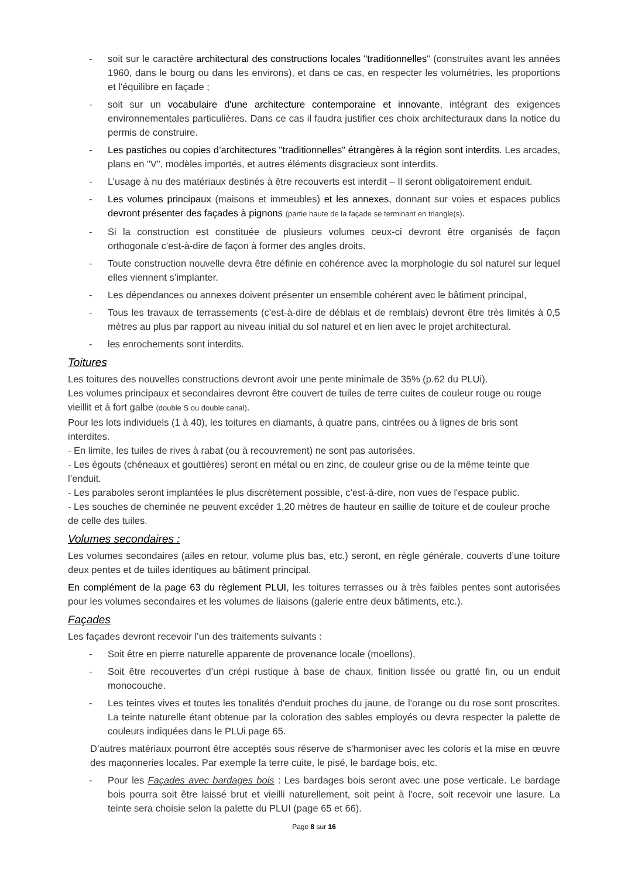- soit sur le caractère architectural des constructions locales "traditionnelles" (construites avant les années 1960, dans le bourg ou dans les environs), et dans ce cas, en respecter les volumétries, les proportions et l'équilibre en façade ;
- soit sur un vocabulaire d'une architecture contemporaine et innovante, intégrant des exigences environnementales particulières. Dans ce cas il faudra justifier ces choix architecturaux dans la notice du permis de construire.
- Les pastiches ou copies d’architectures "traditionnelles" étrangères à la région sont interdits. Les arcades, plans en "V", modèles importés, et autres éléments disgracieux sont interdits.
- L’usage à nu des matériaux destinés à être recouverts est interdit – Il seront obligatoirement enduit.
- Les volumes principaux (maisons et immeubles) et les annexes, donnant sur voies et espaces publics devront présenter des façades à pignons (partie haute de la façade se terminant en triangle(s).
- Si la construction est constituée de plusieurs volumes ceux-ci devront être organisés de façon orthogonale c'est-à-dire de façon à former des angles droits.
- Toute construction nouvelle devra être définie en cohérence avec la morphologie du sol naturel sur lequel elles viennent s’implanter.
- Les dépendances ou annexes doivent présenter un ensemble cohérent avec le bâtiment principal,
- Tous les travaux de terrassements (c'est-à-dire de déblais et de remblais) devront être très limités à 0,5 mètres au plus par rapport au niveau initial du sol naturel et en lien avec le projet architectural.
- les enrochements sont interdits.
Toitures
Les toitures des nouvelles constructions devront avoir une pente minimale de 35% (p.62 du PLUi).
Les volumes principaux et secondaires devront être couvert de tuiles de terre cuites de couleur rouge ou rouge vieillit et à fort galbe (double S ou double canal).
Pour les lots individuels (1 à 40), les toitures en diamants, à quatre pans, cintrées ou à lignes de bris sont interdites.
- En limite, les tuiles de rives à rabat (ou à recouvrement) ne sont pas autorisées.
- Les égouts (chéneaux et gouttières) seront en métal ou en zinc, de couleur grise ou de la même teinte que l’enduit.
- Les paraboles seront implantées le plus discrètement possible, c’est-à-dire, non vues de l'espace public.
- Les souches de cheminée ne peuvent excéder 1,20 mètres de hauteur en saillie de toiture et de couleur proche de celle des tuiles.
Volumes secondaires :
Les volumes secondaires (ailes en retour, volume plus bas, etc.) seront, en règle générale, couverts d’une toiture deux pentes et de tuiles identiques au bâtiment principal.
En complément de la page 63 du règlement PLUI, les toitures terrasses ou à très faibles pentes sont autorisées pour les volumes secondaires et les volumes de liaisons (galerie entre deux bâtiments, etc.).
Façades
Les façades devront recevoir l’un des traitements suivants :
- Soit être en pierre naturelle apparente de provenance locale (moellons),
- Soit être recouvertes d’un crépi rustique à base de chaux, finition lissée ou gratté fin, ou un enduit monocouche.
- Les teintes vives et toutes les tonalités d'enduit proches du jaune, de l'orange ou du rose sont proscrites. La teinte naturelle étant obtenue par la coloration des sables employés ou devra respecter la palette de couleurs indiquées dans le PLUi page 65.
D’autres matériaux pourront être acceptés sous réserve de s'harmoniser avec les coloris et la mise en œuvre des maçonneries locales. Par exemple la terre cuite, le pisé, le bardage bois, etc.
- Pour les Façades avec bardages bois : Les bardages bois seront avec une pose verticale. Le bardage bois pourra soit être laissé brut et vieilli naturellement, soit peint à l'ocre, soit recevoir une lasure. La teinte sera choisie selon la palette du PLUI (page 65 et 66).
Page 8 sur 16